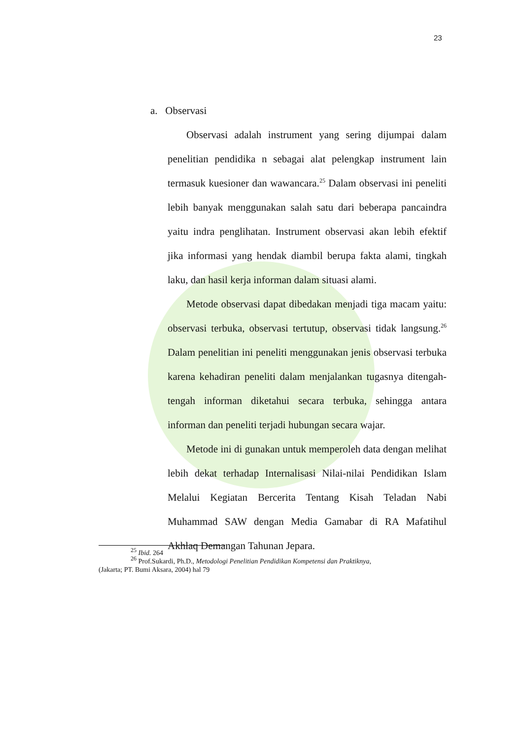23
a. Observasi
Observasi adalah instrument yang sering dijumpai dalam penelitian pendidika n sebagai alat pelengkap instrument lain termasuk kuesioner dan wawancara.<sup>25</sup> Dalam observasi ini peneliti lebih banyak menggunakan salah satu dari beberapa pancaindra yaitu indra penglihatan. Instrument observasi akan lebih efektif jika informasi yang hendak diambil berupa fakta alami, tingkah laku, dan hasil kerja informan dalam situasi alami.
Metode observasi dapat dibedakan menjadi tiga macam yaitu: observasi terbuka, observasi tertutup, observasi tidak langsung.<sup>26</sup> Dalam penelitian ini peneliti menggunakan jenis observasi terbuka karena kehadiran peneliti dalam menjalankan tugasnya ditengah-tengah informan diketahui secara terbuka, sehingga antara informan dan peneliti terjadi hubungan secara wajar.
Metode ini di gunakan untuk memperoleh data dengan melihat lebih dekat terhadap Internalisasi Nilai-nilai Pendidikan Islam Melalui Kegiatan Bercerita Tentang Kisah Teladan Nabi Muhammad SAW dengan Media Gamabar di RA Mafatihul Akhlaq Demangan Tahunan Jepara.
<sup>25</sup> Ibid. 264
<sup>26</sup> Prof.Sukardi, Ph.D., Metodologi Penelitian Pendidikan Kompetensi dan Praktiknya,
(Jakarta; PT. Bumi Aksara, 2004) hal 79